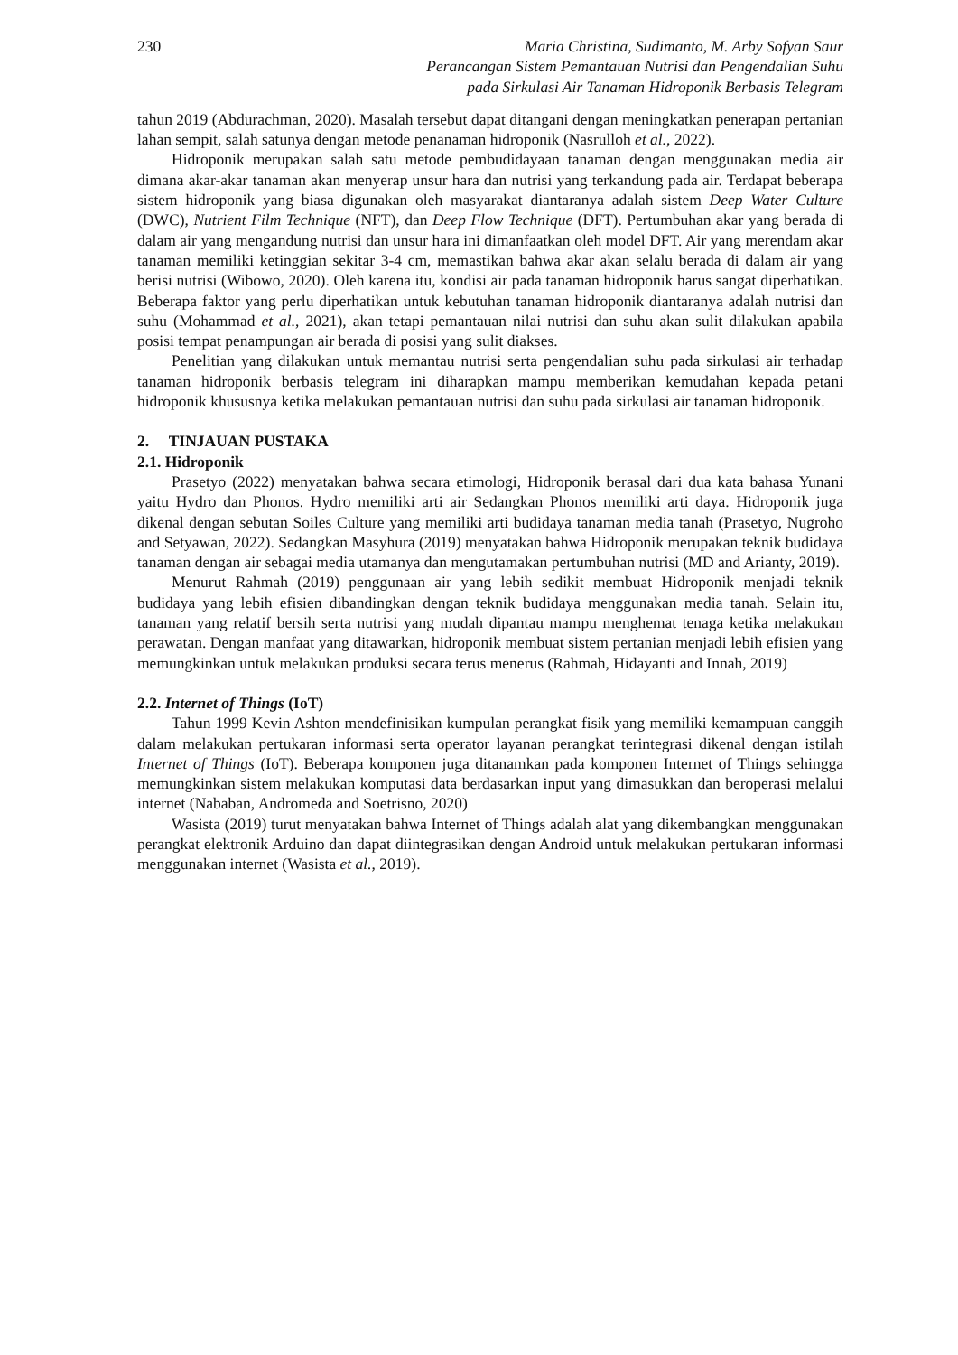230 Maria Christina, Sudimanto, M. Arby Sofyan Saur
Perancangan Sistem Pemantauan Nutrisi dan Pengendalian Suhu
pada Sirkulasi Air Tanaman Hidroponik Berbasis Telegram
tahun 2019 (Abdurachman, 2020). Masalah tersebut dapat ditangani dengan meningkatkan penerapan pertanian lahan sempit, salah satunya dengan metode penanaman hidroponik (Nasrulloh et al., 2022).
Hidroponik merupakan salah satu metode pembudidayaan tanaman dengan menggunakan media air dimana akar-akar tanaman akan menyerap unsur hara dan nutrisi yang terkandung pada air. Terdapat beberapa sistem hidroponik yang biasa digunakan oleh masyarakat diantaranya adalah sistem Deep Water Culture (DWC), Nutrient Film Technique (NFT), dan Deep Flow Technique (DFT). Pertumbuhan akar yang berada di dalam air yang mengandung nutrisi dan unsur hara ini dimanfaatkan oleh model DFT. Air yang merendam akar tanaman memiliki ketinggian sekitar 3-4 cm, memastikan bahwa akar akan selalu berada di dalam air yang berisi nutrisi (Wibowo, 2020). Oleh karena itu, kondisi air pada tanaman hidroponik harus sangat diperhatikan. Beberapa faktor yang perlu diperhatikan untuk kebutuhan tanaman hidroponik diantaranya adalah nutrisi dan suhu (Mohammad et al., 2021), akan tetapi pemantauan nilai nutrisi dan suhu akan sulit dilakukan apabila posisi tempat penampungan air berada di posisi yang sulit diakses.
Penelitian yang dilakukan untuk memantau nutrisi serta pengendalian suhu pada sirkulasi air terhadap tanaman hidroponik berbasis telegram ini diharapkan mampu memberikan kemudahan kepada petani hidroponik khususnya ketika melakukan pemantauan nutrisi dan suhu pada sirkulasi air tanaman hidroponik.
2. TINJAUAN PUSTAKA
2.1. Hidroponik
Prasetyo (2022) menyatakan bahwa secara etimologi, Hidroponik berasal dari dua kata bahasa Yunani yaitu Hydro dan Phonos. Hydro memiliki arti air Sedangkan Phonos memiliki arti daya. Hidroponik juga dikenal dengan sebutan Soiles Culture yang memiliki arti budidaya tanaman media tanah (Prasetyo, Nugroho and Setyawan, 2022). Sedangkan Masyhura (2019) menyatakan bahwa Hidroponik merupakan teknik budidaya tanaman dengan air sebagai media utamanya dan mengutamakan pertumbuhan nutrisi (MD and Arianty, 2019).
Menurut Rahmah (2019) penggunaan air yang lebih sedikit membuat Hidroponik menjadi teknik budidaya yang lebih efisien dibandingkan dengan teknik budidaya menggunakan media tanah. Selain itu, tanaman yang relatif bersih serta nutrisi yang mudah dipantau mampu menghemat tenaga ketika melakukan perawatan. Dengan manfaat yang ditawarkan, hidroponik membuat sistem pertanian menjadi lebih efisien yang memungkinkan untuk melakukan produksi secara terus menerus (Rahmah, Hidayanti and Innah, 2019)
2.2. Internet of Things (IoT)
Tahun 1999 Kevin Ashton mendefinisikan kumpulan perangkat fisik yang memiliki kemampuan canggih dalam melakukan pertukaran informasi serta operator layanan perangkat terintegrasi dikenal dengan istilah Internet of Things (IoT). Beberapa komponen juga ditanamkan pada komponen Internet of Things sehingga memungkinkan sistem melakukan komputasi data berdasarkan input yang dimasukkan dan beroperasi melalui internet (Nababan, Andromeda and Soetrisno, 2020)
Wasista (2019) turut menyatakan bahwa Internet of Things adalah alat yang dikembangkan menggunakan perangkat elektronik Arduino dan dapat diintegrasikan dengan Android untuk melakukan pertukaran informasi menggunakan internet (Wasista et al., 2019).